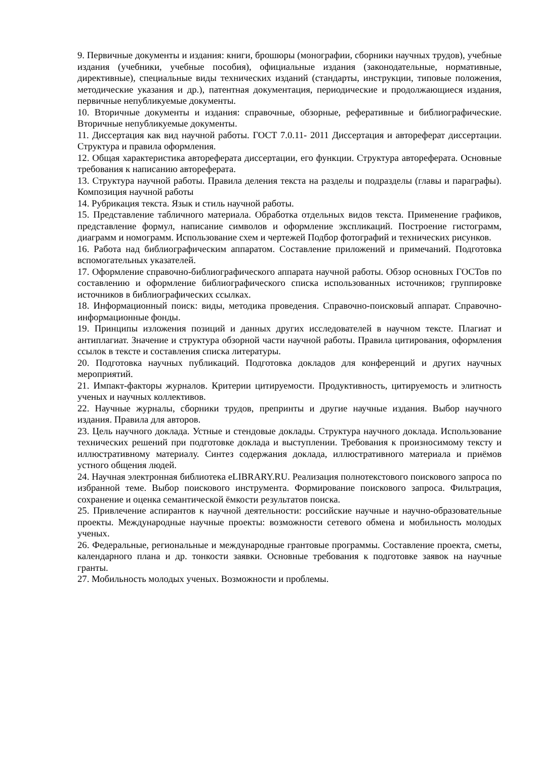9. Первичные документы и издания: книги, брошюры (монографии, сборники научных трудов), учебные издания (учебники, учебные пособия), официальные издания (законодательные, нормативные, директивные), специальные виды технических изданий (стандарты, инструкции, типовые положения, методические указания и др.), патентная документация, периодические и продолжающиеся издания, первичные непубликуемые документы.
10. Вторичные документы и издания: справочные, обзорные, реферативные и библиографические. Вторичные непубликуемые документы.
11. Диссертация как вид научной работы. ГОСТ 7.0.11- 2011 Диссертация и автореферат диссертации. Структура и правила оформления.
12. Общая характеристика автореферата диссертации, его функции. Структура автореферата. Основные требования к написанию автореферата.
13. Структура научной работы. Правила деления текста на разделы и подразделы (главы и параграфы). Композиция научной работы
14. Рубрикация текста. Язык и стиль научной работы.
15. Представление табличного материала. Обработка отдельных видов текста. Применение графиков, представление формул, написание символов и оформление экспликаций. Построение гистограмм, диаграмм и номограмм. Использование схем и чертежей Подбор фотографий и технических рисунков.
16. Работа над библиографическим аппаратом. Составление приложений и примечаний. Подготовка вспомогательных указателей.
17. Оформление справочно-библиографического аппарата научной работы. Обзор основных ГОСТов по составлению и оформление библиографического списка использованных источников; группировке источников в библиографических ссылках.
18. Информационный поиск: виды, методика проведения. Справочно-поисковый аппарат. Справочно-информационные фонды.
19. Принципы изложения позиций и данных других исследователей в научном тексте. Плагиат и антиплагиат. Значение и структура обзорной части научной работы. Правила цитирования, оформления ссылок в тексте и составления списка литературы.
20. Подготовка научных публикаций. Подготовка докладов для конференций и других научных мероприятий.
21. Импакт-факторы журналов. Критерии цитируемости. Продуктивность, цитируемость и элитность ученых и научных коллективов.
22. Научные журналы, сборники трудов, препринты и другие научные издания. Выбор научного издания. Правила для авторов.
23. Цель научного доклада. Устные и стендовые доклады. Структура научного доклада. Использование технических решений при подготовке доклада и выступлении. Требования к произносимому тексту и иллюстративному материалу. Синтез содержания доклада, иллюстративного материала и приёмов устного общения людей.
24. Научная электронная библиотека eLIBRARY.RU. Реализация полнотекстового поискового запроса по избранной теме. Выбор поискового инструмента. Формирование поискового запроса. Фильтрация, сохранение и оценка семантической ёмкости результатов поиска.
25. Привлечение аспирантов к научной деятельности: российские научные и научно-образовательные проекты. Международные научные проекты: возможности сетевого обмена и мобильность молодых ученых.
26. Федеральные, региональные и международные грантовые программы. Составление проекта, сметы, календарного плана и др. тонкости заявки. Основные требования к подготовке заявок на научные гранты.
27. Мобильность молодых ученых. Возможности и проблемы.